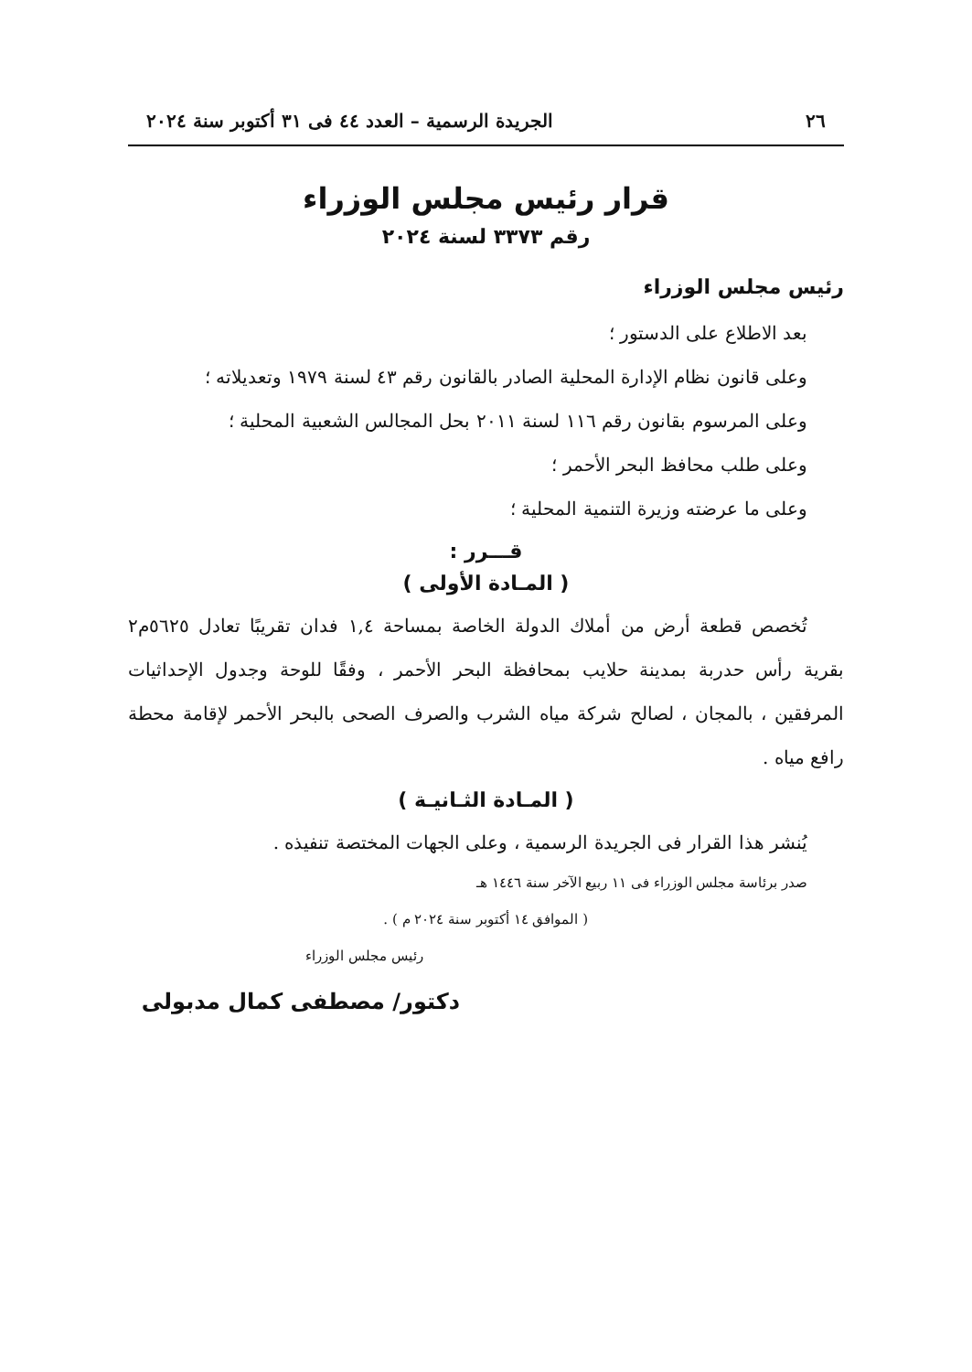٢٦ الجريدة الرسمية – العدد ٤٤ فى ٣١ أكتوبر سنة ٢٠٢٤
قرار رئيس مجلس الوزراء
رقم ٣٣٧٣ لسنة ٢٠٢٤
رئيس مجلس الوزراء
بعد الاطلاع على الدستور ؛
وعلى قانون نظام الإدارة المحلية الصادر بالقانون رقم ٤٣ لسنة ١٩٧٩ وتعديلاته ؛
وعلى المرسوم بقانون رقم ١١٦ لسنة ٢٠١١ بحل المجالس الشعبية المحلية ؛
وعلى طلب محافظ البحر الأحمر ؛
وعلى ما عرضته وزيرة التنمية المحلية ؛
قـــرر :
( المـادة الأولى )
تُخصص قطعة أرض من أملاك الدولة الخاصة بمساحة ١,٤ فدان تقريبًا تعادل ٥٦٢٥م٢ بقرية رأس حدربة بمدينة حلايب بمحافظة البحر الأحمر ، وفقًا للوحة وجدول الإحداثيات المرفقين ، بالمجان ، لصالح شركة مياه الشرب والصرف الصحى بالبحر الأحمر لإقامة محطة رافع مياه .
( المـادة الثـانيـة )
يُنشر هذا القرار فى الجريدة الرسمية ، وعلى الجهات المختصة تنفيذه .
صدر برئاسة مجلس الوزراء فى ١١ ربيع الآخر سنة ١٤٤٦ هـ
( الموافق ١٤ أكتوبر سنة ٢٠٢٤ م ) .
رئيس مجلس الوزراء
دكتور/ مصطفى كمال مدبولى